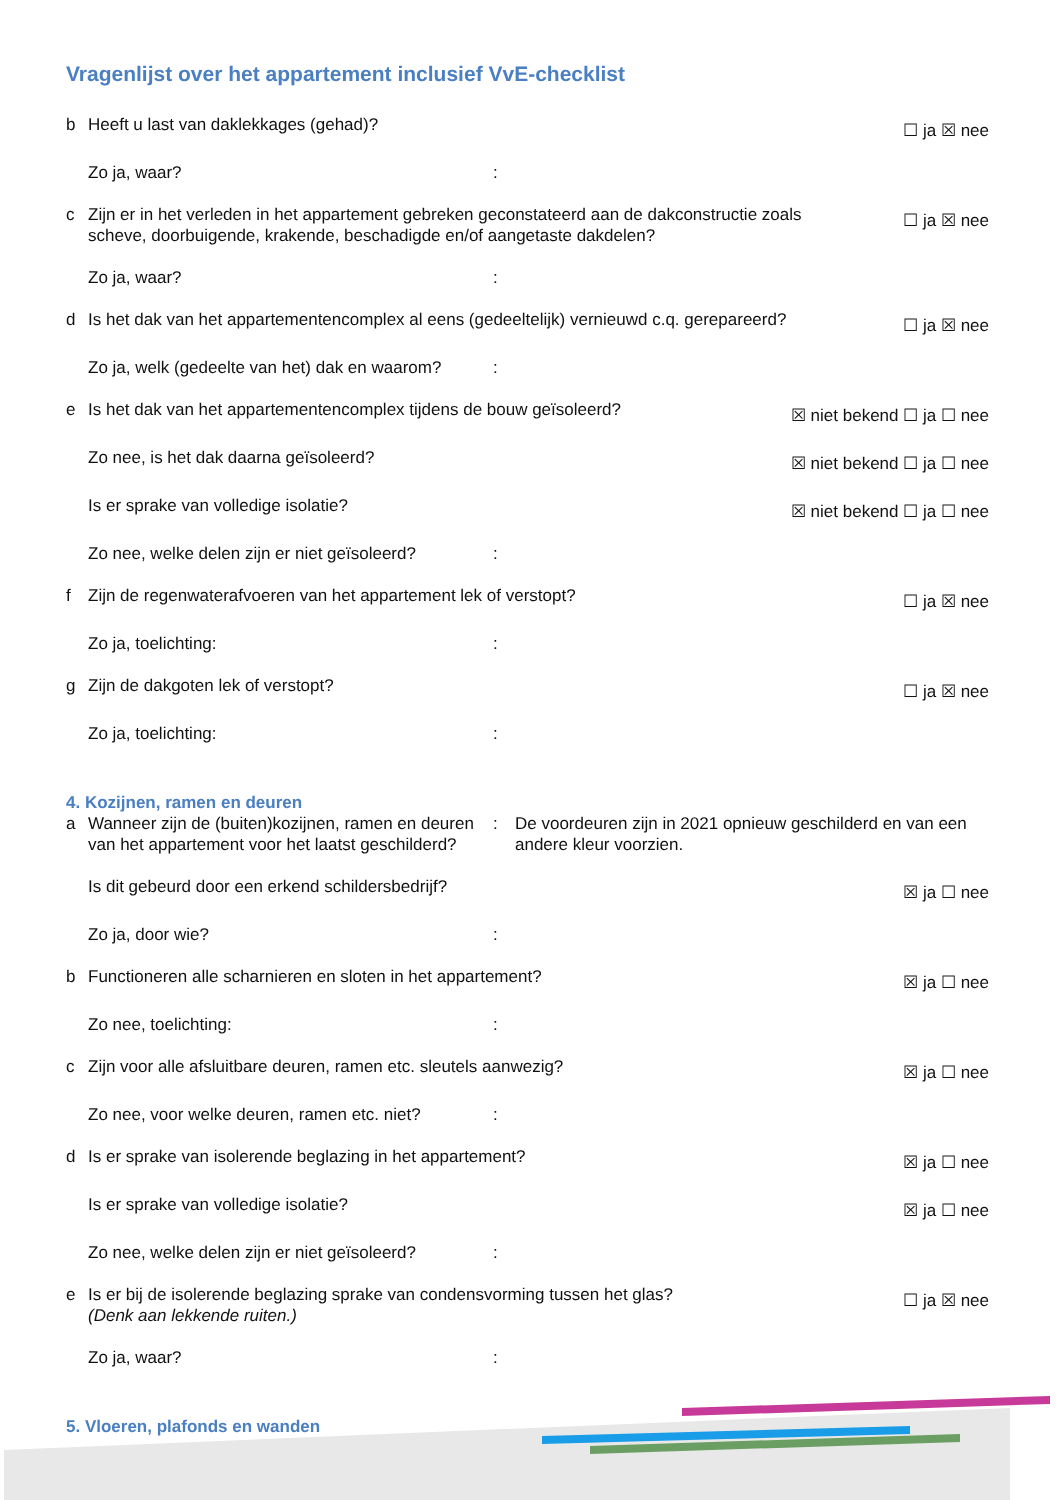Vragenlijst over het appartement inclusief VvE-checklist
b Heeft u last van daklekkages (gehad)?
☐ ja ☒ nee
Zo ja, waar? :
c Zijn er in het verleden in het appartement gebreken geconstateerd aan de dakconstructie zoals scheve, doorbuigende, krakende, beschadigde en/of aangetaste dakdelen?
☐ ja ☒ nee
Zo ja, waar? :
d Is het dak van het appartementencomplex al eens (gedeeltelijk) vernieuwd c.q. gerepareerd?
☐ ja ☒ nee
Zo ja, welk (gedeelte van het) dak en waarom?
:
e Is het dak van het appartementencomplex tijdens de bouw geïsoleerd?
☒ niet bekend ☐ ja ☐ nee
Zo nee, is het dak daarna geïsoleerd?
☒ niet bekend ☐ ja ☐ nee
Is er sprake van volledige isolatie?
☒ niet bekend ☐ ja ☐ nee
Zo nee, welke delen zijn er niet geïsoleerd?
:
f Zijn de regenwaterafvoeren van het appartement lek of verstopt?
☐ ja ☒ nee
Zo ja, toelichting: :
g Zijn de dakgoten lek of verstopt?
☐ ja ☒ nee
Zo ja, toelichting: :
4. Kozijnen, ramen en deuren
a Wanneer zijn de (buiten)kozijnen, ramen en deuren van het appartement voor het laatst geschilderd?
: De voordeuren zijn in 2021 opnieuw geschilderd en van een andere kleur voorzien.
Is dit gebeurd door een erkend schildersbedrijf?
☒ ja ☐ nee
Zo ja, door wie? :
b Functioneren alle scharnieren en sloten in het appartement?
☒ ja ☐ nee
Zo nee, toelichting: :
c Zijn voor alle afsluitbare deuren, ramen etc. sleutels aanwezig?
☒ ja ☐ nee
Zo nee, voor welke deuren, ramen etc. niet?
:
d Is er sprake van isolerende beglazing in het appartement?
☒ ja ☐ nee
Is er sprake van volledige isolatie?
☒ ja ☐ nee
Zo nee, welke delen zijn er niet geïsoleerd?
:
e Is er bij de isolerende beglazing sprake van condensvorming tussen het glas?
(Denk aan lekkende ruiten.)
☐ ja ☒ nee
Zo ja, waar? :
5. Vloeren, plafonds en wanden